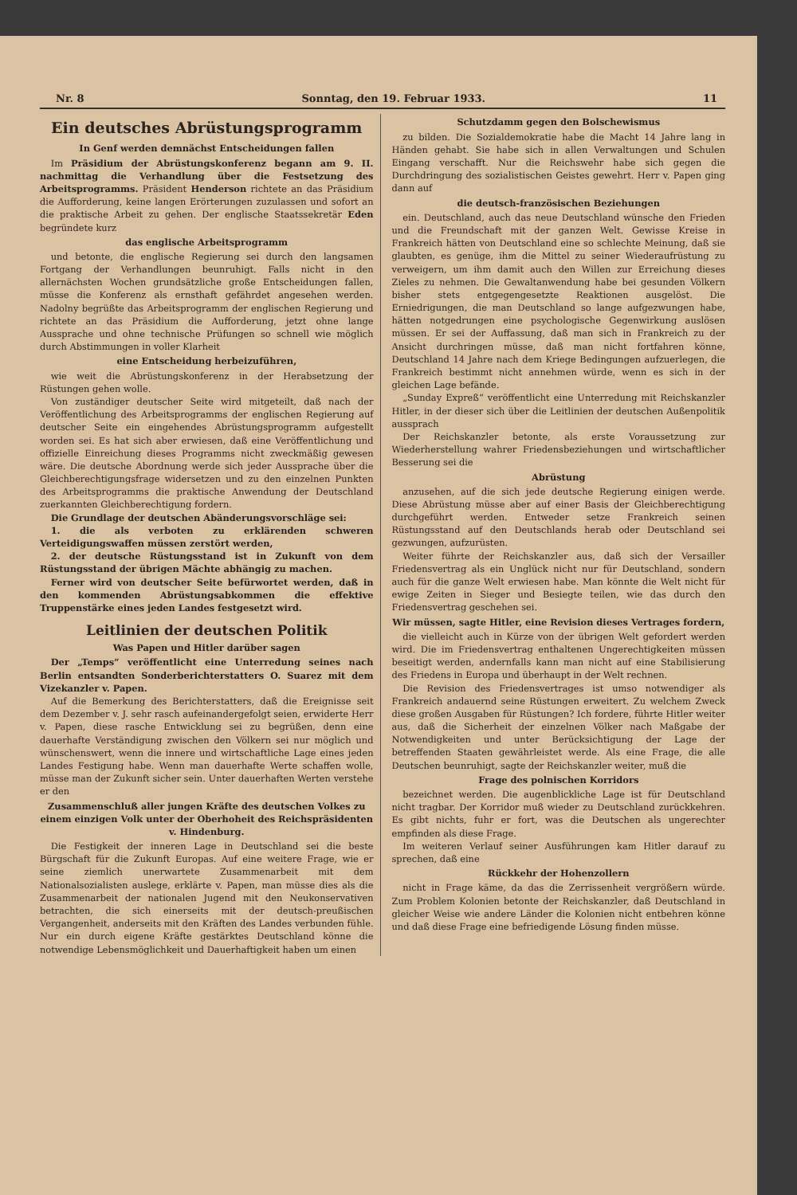Nr. 8 Sonntag, den 19. Februar 1933. 11
Ein deutsches Abrüstungsprogramm
In Genf werden demnächst Entscheidungen fallen
Im Präsidium der Abrüstungskonferenz begann am 9. II. nachmittag die Verhandlung über die Festsetzung des Arbeitsprogramms. Präsident Henderson richtete an das Präsidium die Aufforderung, keine langen Erörterungen zuzulassen und sofort an die praktische Arbeit zu gehen. Der englische Staatssekretär Eden begründete kurz
das englische Arbeitsprogramm
und betonte, die englische Regierung sei durch den langsamen Fortgang der Verhandlungen beunruhigt. Falls nicht in den allernächsten Wochen grundsätzliche große Entscheidungen fallen, müsse die Konferenz als ernsthaft gefährdet angesehen werden. Nadolny begrüßte das Arbeitsprogramm der englischen Regierung und richtete an das Präsidium die Aufforderung, jetzt ohne lange Aussprache und ohne technische Prüfungen so schnell wie möglich durch Abstimmungen in voller Klarheit
eine Entscheidung herbeizuführen,
wie weit die Abrüstungskonferenz in der Herabsetzung der Rüstungen gehen wolle.
Von zuständiger deutscher Seite wird mitgeteilt, daß nach der Veröffentlichung des Arbeitsprogramms der englischen Regierung auf deutscher Seite ein eingehendes Abrüstungsprogramm aufgestellt worden sei. Es hat sich aber erwiesen, daß eine Veröffentlichung und offizielle Einreichung dieses Programms nicht zweckmäßig gewesen wäre. Die deutsche Abordnung werde sich jeder Aussprache über die Gleichberechtigungsfrage widersetzen und zu den einzelnen Punkten des Arbeitsprogramms die praktische Anwendung der Deutschland zuerkannten Gleichberechtigung fordern.
Die Grundlage der deutschen Abänderungsvorschläge sei:
1. die als verboten zu erklärenden schweren Verteidigungswaffen müssen zerstört werden,
2. der deutsche Rüstungsstand ist in Zukunft von dem Rüstungsstand der übrigen Mächte abhängig zu machen.
Ferner wird von deutscher Seite befürwortet werden, daß in den kommenden Abrüstungsabkommen die effektive Truppenstärke eines jeden Landes festgesetzt wird.
Leitlinien der deutschen Politik
Was Papen und Hitler darüber sagen
Der „Temps“ veröffentlicht eine Unterredung seines nach Berlin entsandten Sonderberichterstatters O. Suarez mit dem Vizekanzler v. Papen.
Auf die Bemerkung des Berichterstatters, daß die Ereignisse seit dem Dezember v. J. sehr rasch aufeinandergefolgt seien, erwiderte Herr v. Papen, diese rasche Entwicklung sei zu begrüßen, denn eine dauerhafte Verständigung zwischen den Völkern sei nur möglich und wünschenswert, wenn die innere und wirtschaftliche Lage eines jeden Landes Festigung habe. Wenn man dauerhafte Werte schaffen wolle, müsse man der Zukunft sicher sein. Unter dauerhaften Werten verstehe er den
Zusammenschluß aller jungen Kräfte des deutschen Volkes zu einem einzigen Volk unter der Oberhoheit des Reichspräsidenten v. Hindenburg.
Die Festigkeit der inneren Lage in Deutschland sei die beste Bürgschaft für die Zukunft Europas. Auf eine weitere Frage, wie er seine ziemlich unerwartete Zusammenarbeit mit dem Nationalsozialisten auslege, erklärte v. Papen, man müsse dies als die Zusammenarbeit der nationalen Jugend mit den Neukonservativen betrachten, die sich einerseits mit der deutsch-preußischen Vergangenheit, anderseits mit den Kräften des Landes verbunden fühle. Nur ein durch eigene Kräfte gestärktes Deutschland könne die notwendige Lebensmöglichkeit und Dauerhaftigkeit haben um einen
Schutzdamm gegen den Bolschewismus
zu bilden. Die Sozialdemokratie habe die Macht 14 Jahre lang in Händen gehabt. Sie habe sich in allen Verwaltungen und Schulen Eingang verschafft. Nur die Reichswehr habe sich gegen die Durchdringung des sozialistischen Geistes gewehrt. Herr v. Papen ging dann auf
die deutsch-französischen Beziehungen
ein. Deutschland, auch das neue Deutschland wünsche den Frieden und die Freundschaft mit der ganzen Welt. Gewisse Kreise in Frankreich hätten von Deutschland eine so schlechte Meinung, daß sie glaubten, es genüge, ihm die Mittel zu seiner Wiederaufrüstung zu verweigern, um ihm damit auch den Willen zur Erreichung dieses Zieles zu nehmen. Die Gewaltanwendung habe bei gesunden Völkern bisher stets entgegengesetzte Reaktionen ausgelöst. Die Erniedrigungen, die man Deutschland so lange aufgezwungen habe, hätten notgedrungen eine psychologische Gegenwirkung auslösen müssen. Er sei der Auffassung, daß man sich in Frankreich zu der Ansicht durchringen müsse, daß man nicht fortfahren könne, Deutschland 14 Jahre nach dem Kriege Bedingungen aufzuerlegen, die Frankreich bestimmt nicht annehmen würde, wenn es sich in der gleichen Lage befände.
„Sunday Expreß“ veröffentlicht eine Unterredung mit Reichskanzler Hitler, in der dieser sich über die Leitlinien der deutschen Außenpolitik aussprach
Der Reichskanzler betonte, als erste Voraussetzung zur Wiederherstellung wahrer Friedensbeziehungen und wirtschaftlicher Besserung sei die
Abrüstung
anzusehen, auf die sich jede deutsche Regierung einigen werde. Diese Abrüstung müsse aber auf einer Basis der Gleichberechtigung durchgeführt werden. Entweder setze Frankreich seinen Rüstungsstand auf den Deutschlands herab oder Deutschland sei gezwungen, aufzurüsten.
Weiter führte der Reichskanzler aus, daß sich der Versailler Friedensvertrag als ein Unglück nicht nur für Deutschland, sondern auch für die ganze Welt erwiesen habe. Man könnte die Welt nicht für ewige Zeiten in Sieger und Besiegte teilen, wie das durch den Friedensvertrag geschehen sei.
Wir müssen, sagte Hitler, eine Revision dieses Vertrages fordern,
die vielleicht auch in Kürze von der übrigen Welt gefordert werden wird. Die im Friedensvertrag enthaltenen Ungerechtigkeiten müssen beseitigt werden, andernfalls kann man nicht auf eine Stabilisierung des Friedens in Europa und überhaupt in der Welt rechnen.
Die Revision des Friedensvertrages ist umso notwendiger als Frankreich andauernd seine Rüstungen erweitert. Zu welchem Zweck diese großen Ausgaben für Rüstungen? Ich fordere, führte Hitler weiter aus, daß die Sicherheit der einzelnen Völker nach Maßgabe der Notwendigkeiten und unter Berücksichtigung der Lage der betreffenden Staaten gewährleistet werde. Als eine Frage, die alle Deutschen beunruhigt, sagte der Reichskanzler weiter, muß die
Frage des polnischen Korridors
bezeichnet werden. Die augenblickliche Lage ist für Deutschland nicht tragbar. Der Korridor muß wieder zu Deutschland zurückkehren. Es gibt nichts, fuhr er fort, was die Deutschen als ungerechter empfinden als diese Frage.
Im weiteren Verlauf seiner Ausführungen kam Hitler darauf zu sprechen, daß eine
Rückkehr der Hohenzollern
nicht in Frage käme, da das die Zerrissenheit vergrößern würde. Zum Problem Kolonien betonte der Reichskanzler, daß Deutschland in gleicher Weise wie andere Länder die Kolonien nicht entbehren könne und daß diese Frage eine befriedigende Lösung finden müsse.